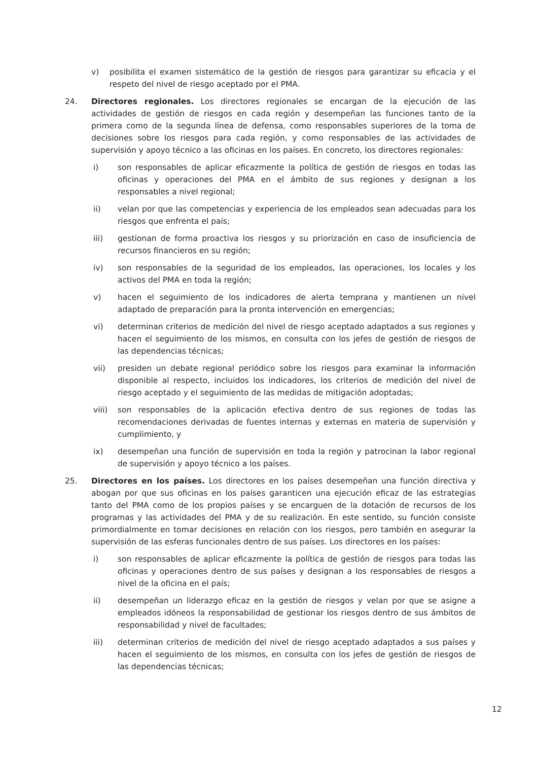v) posibilita el examen sistemático de la gestión de riesgos para garantizar su eficacia y el respeto del nivel de riesgo aceptado por el PMA.
24. Directores regionales. Los directores regionales se encargan de la ejecución de las actividades de gestión de riesgos en cada región y desempeñan las funciones tanto de la primera como de la segunda línea de defensa, como responsables superiores de la toma de decisiones sobre los riesgos para cada región, y como responsables de las actividades de supervisión y apoyo técnico a las oficinas en los países. En concreto, los directores regionales:
i) son responsables de aplicar eficazmente la política de gestión de riesgos en todas las oficinas y operaciones del PMA en el ámbito de sus regiones y designan a los responsables a nivel regional;
ii) velan por que las competencias y experiencia de los empleados sean adecuadas para los riesgos que enfrenta el país;
iii) gestionan de forma proactiva los riesgos y su priorización en caso de insuficiencia de recursos financieros en su región;
iv) son responsables de la seguridad de los empleados, las operaciones, los locales y los activos del PMA en toda la región;
v) hacen el seguimiento de los indicadores de alerta temprana y mantienen un nivel adaptado de preparación para la pronta intervención en emergencias;
vi) determinan criterios de medición del nivel de riesgo aceptado adaptados a sus regiones y hacen el seguimiento de los mismos, en consulta con los jefes de gestión de riesgos de las dependencias técnicas;
vii) presiden un debate regional periódico sobre los riesgos para examinar la información disponible al respecto, incluidos los indicadores, los criterios de medición del nivel de riesgo aceptado y el seguimiento de las medidas de mitigación adoptadas;
viii) son responsables de la aplicación efectiva dentro de sus regiones de todas las recomendaciones derivadas de fuentes internas y externas en materia de supervisión y cumplimiento, y
ix) desempeñan una función de supervisión en toda la región y patrocinan la labor regional de supervisión y apoyo técnico a los países.
25. Directores en los países. Los directores en los países desempeñan una función directiva y abogan por que sus oficinas en los países garanticen una ejecución eficaz de las estrategias tanto del PMA como de los propios países y se encarguen de la dotación de recursos de los programas y las actividades del PMA y de su realización. En este sentido, su función consiste primordialmente en tomar decisiones en relación con los riesgos, pero también en asegurar la supervisión de las esferas funcionales dentro de sus países. Los directores en los países:
i) son responsables de aplicar eficazmente la política de gestión de riesgos para todas las oficinas y operaciones dentro de sus países y designan a los responsables de riesgos a nivel de la oficina en el país;
ii) desempeñan un liderazgo eficaz en la gestión de riesgos y velan por que se asigne a empleados idóneos la responsabilidad de gestionar los riesgos dentro de sus ámbitos de responsabilidad y nivel de facultades;
iii) determinan criterios de medición del nivel de riesgo aceptado adaptados a sus países y hacen el seguimiento de los mismos, en consulta con los jefes de gestión de riesgos de las dependencias técnicas;
12